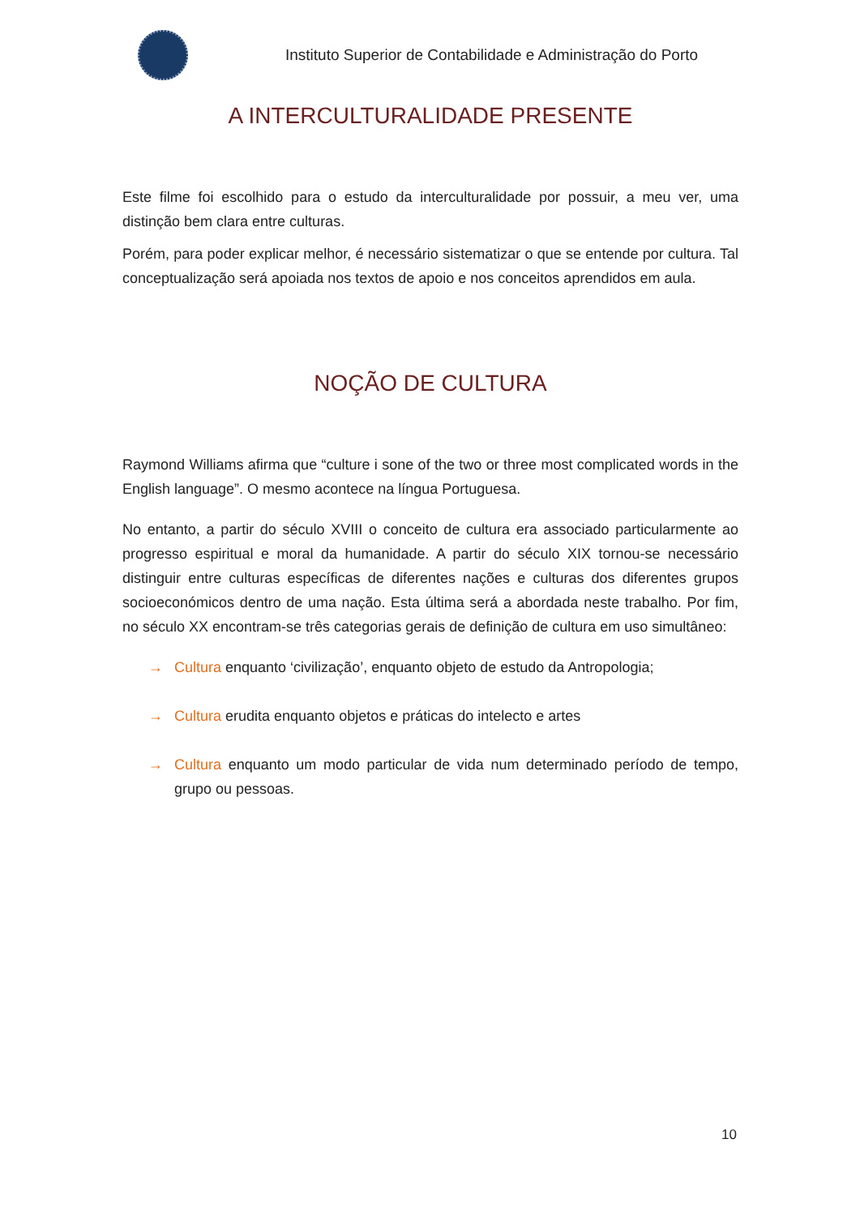Instituto Superior de Contabilidade e Administração do Porto
A INTERCULTURALIDADE PRESENTE
Este filme foi escolhido para o estudo da interculturalidade por possuir, a meu ver, uma distinção bem clara entre culturas.
Porém, para poder explicar melhor, é necessário sistematizar o que se entende por cultura. Tal conceptualização será apoiada nos textos de apoio e nos conceitos aprendidos em aula.
NOÇÃO DE CULTURA
Raymond Williams afirma que “culture i sone of the two or three most complicated words in the English language”. O mesmo acontece na língua Portuguesa.
No entanto, a partir do século XVIII o conceito de cultura era associado particularmente ao progresso espiritual e moral da humanidade. A partir do século XIX tornou-se necessário distinguir entre culturas específicas de diferentes nações e culturas dos diferentes grupos socioeconómicos dentro de uma nação. Esta última será a abordada neste trabalho. Por fim, no século XX encontram-se três categorias gerais de definição de cultura em uso simultâneo:
→ Cultura enquanto ‘civilização’, enquanto objeto de estudo da Antropologia;
→ Cultura erudita enquanto objetos e práticas do intelecto e artes
→ Cultura enquanto um modo particular de vida num determinado período de tempo, grupo ou pessoas.
10